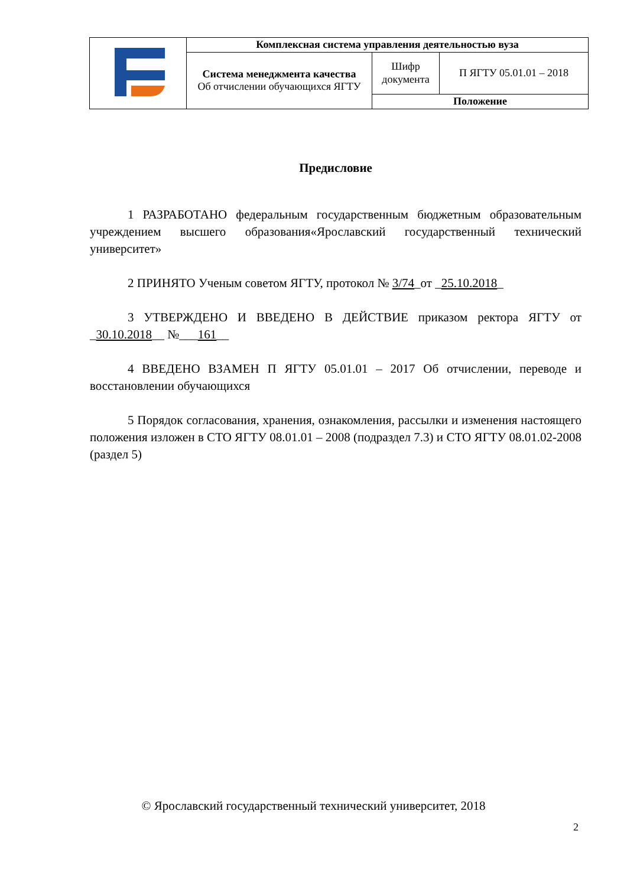| | Комплексная система управления деятельностью вуза | | |
| | Система менеджмента качества Об отчислении обучающихся ЯГТУ | Шифр документа | П ЯГТУ 05.01.01 – 2018 |
| | | Положение | |
Предисловие
1 РАЗРАБОТАНО федеральным государственным бюджетным образовательным учреждением высшего образования«Ярославский государственный технический университет»
2 ПРИНЯТО Ученым советом ЯГТУ, протокол № 3/74_от _25.10.2018_
3 УТВЕРЖДЕНО И ВВЕДЕНО В ДЕЙСТВИЕ приказом ректора ЯГТУ от _30.10.2018__ №___161__
4 ВВЕДЕНО ВЗАМЕН П ЯГТУ 05.01.01 – 2017 Об отчислении, переводе и восстановлении обучающихся
5 Порядок согласования, хранения, ознакомления, рассылки и изменения настоящего положения изложен в СТО ЯГТУ 08.01.01 – 2008 (подраздел 7.3) и СТО ЯГТУ 08.01.02-2008 (раздел 5)
© Ярославский государственный технический университет, 2018
2